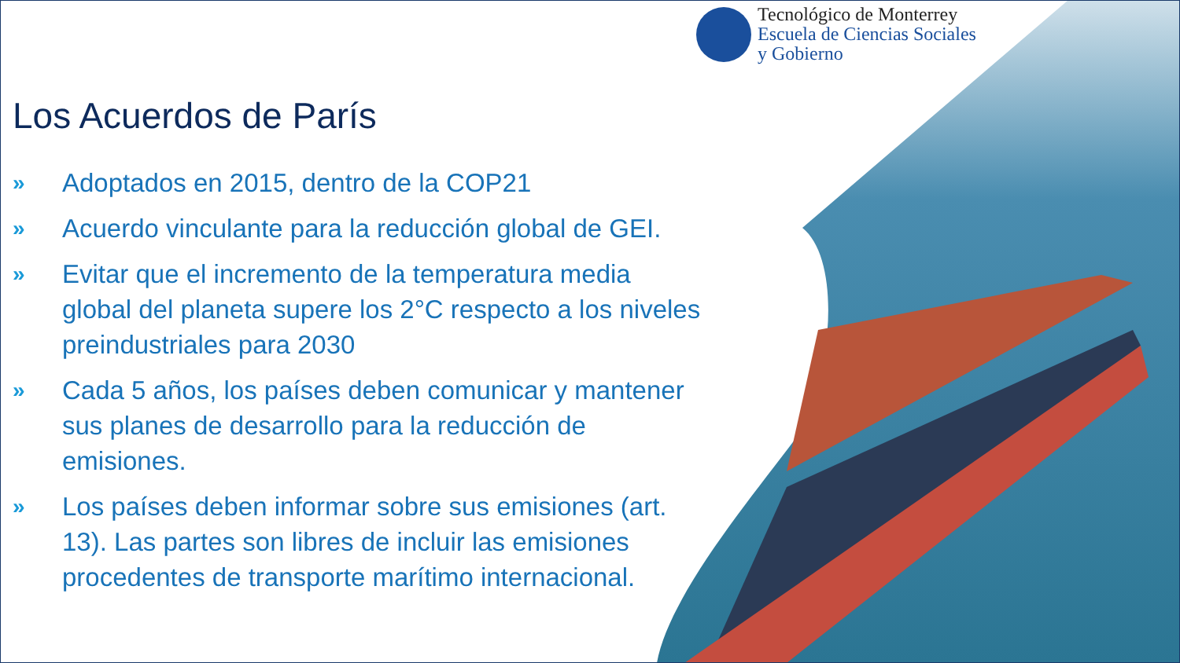Tecnológico de Monterrey
Escuela de Ciencias Sociales
y Gobierno
Los Acuerdos de París
» Adoptados en 2015, dentro de la COP21
» Acuerdo vinculante para la reducción global de GEI.
» Evitar que el incremento de la temperatura media global del planeta supere los 2°C respecto a los niveles preindustriales para 2030
» Cada 5 años, los países deben comunicar y mantener sus planes de desarrollo para la reducción de emisiones.
» Los países deben informar sobre sus emisiones (art. 13). Las partes son libres de incluir las emisiones procedentes de transporte marítimo internacional.